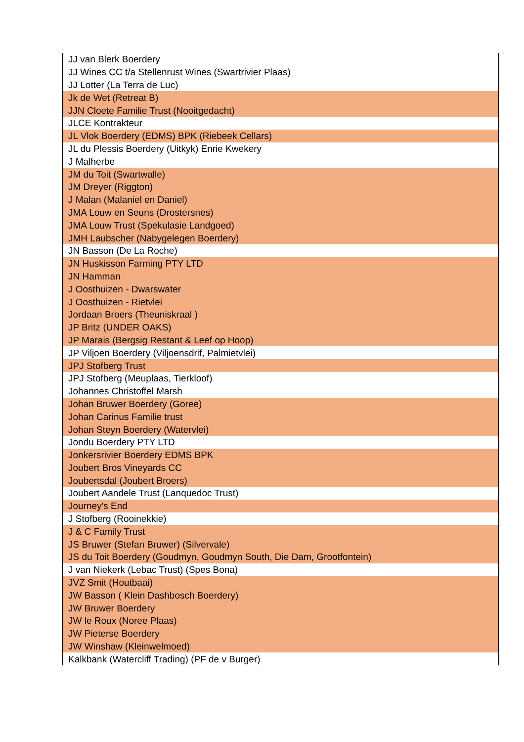| JJ van Blerk Boerdery |
| JJ Wines CC t/a Stellenrust Wines (Swartrivier Plaas) |
| JJ Lotter (La Terra de Luc) |
| Jk de Wet (Retreat B) |
| JJN Cloete Familie Trust (Nooitgedacht) |
| JLCE Kontrakteur |
| JL Vlok Boerdery (EDMS) BPK (Riebeek Cellars) |
| JL du Plessis Boerdery (Uitkyk) Enrie Kwekery |
| J Malherbe |
| JM du Toit (Swartwalle) |
| JM Dreyer (Riggton) |
| J Malan (Malaniel en Daniel) |
| JMA Louw en Seuns (Drostersnes) |
| JMA Louw Trust (Spekulasie Landgoed) |
| JMH Laubscher (Nabygelegen Boerdery) |
| JN Basson (De La Roche) |
| JN Huskisson Farming PTY LTD |
| JN Hamman |
| J Oosthuizen - Dwarswater |
| J Oosthuizen - Rietvlei |
| Jordaan Broers (Theuniskraal ) |
| JP Britz (UNDER OAKS) |
| JP Marais (Bergsig Restant & Leef op Hoop) |
| JP Viljoen Boerdery (Viljoensdrif, Palmietvlei) |
| JPJ Stofberg Trust |
| JPJ Stofberg (Meuplaas, Tierkloof) |
| Johannes Christoffel Marsh |
| Johan Bruwer Boerdery (Goree) |
| Johan Carinus Familie trust |
| Johan Steyn Boerdery (Watervlei) |
| Jondu Boerdery PTY LTD |
| Jonkersrivier Boerdery EDMS BPK |
| Joubert Bros Vineyards CC |
| Joubertsdal (Joubert Broers) |
| Joubert Aandele Trust (Lanquedoc Trust) |
| Journey's End |
| J Stofberg (Rooinekkie) |
| J & C Family Trust |
| JS Bruwer (Stefan Bruwer) (Silvervale) |
| JS du Toit Boerdery (Goudmyn, Goudmyn South, Die Dam, Grootfontein) |
| J van Niekerk (Lebac Trust) (Spes Bona) |
| JVZ Smit (Houtbaai) |
| JW Basson ( Klein Dashbosch Boerdery) |
| JW Bruwer Boerdery |
| JW le Roux (Noree Plaas) |
| JW Pieterse Boerdery |
| JW Winshaw (Kleinwelmoed) |
| Kalkbank (Watercliff Trading) (PF de v Burger) |